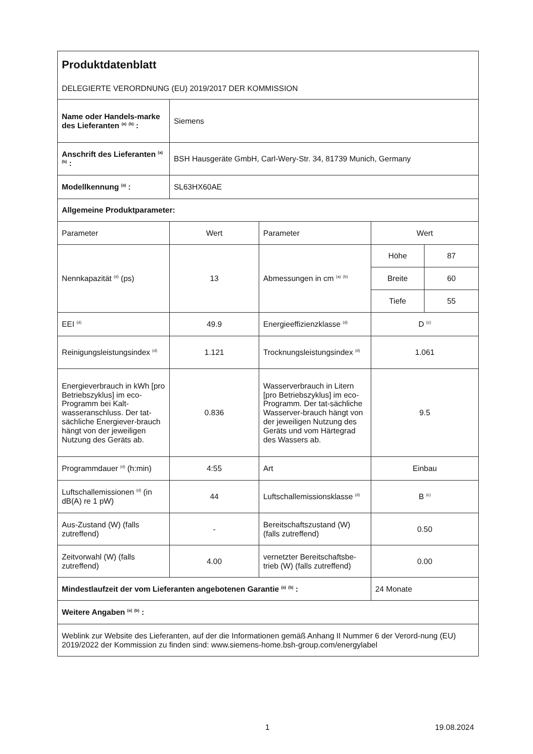| Produktdatenblatt DELEGIERTE VERORDNUNG (EU) 2019/2017 DER KOMMISSION | | | | |
| Name oder Handels-marke des Lieferanten <sup>(a)</sup> <sup>(b)</sup> : | Siemens | | | |
| Anschrift des Lieferanten <sup>(a)</sup> <sup>(b)</sup> : | BSH Hausgeräte GmbH, Carl-Wery-Str. 34, 81739 Munich, Germany | | | |
| Modellkennung <sup>(a)</sup> : | SL63HX60AE | | | |
| Allgemeine Produktparameter: | | | | |
| Parameter | Wert | Parameter | Wert | |
| Nennkapazität <sup>(d)</sup> (ps) | 13 | Abmessungen in cm <sup>(a)</sup> <sup>(b)</sup> | Höhe | 87 |
| | | | Breite | 60 |
| | | | Tiefe | 55 |
| EEI <sup>(d)</sup> | 49.9 | Energieeffizienzklasse <sup>(d)</sup> | D <sup>(c)</sup> | |
| Reinigungsleistungsindex <sup>(d)</sup> | 1.121 | Trocknungsleistungsindex <sup>(d)</sup> | 1.061 | |
| Energieverbrauch in kWh [pro Betriebszyklus] im eco-Programm bei Kalt-wasseranschluss. Der tat-sächliche Energiever-brauch hängt von der jeweiligen Nutzung des Geräts ab. | 0.836 | Wasserverbrauch in Litern [pro Betriebszyklus] im eco-Programm. Der tat-sächliche Wasserver-brauch hängt von der jeweiligen Nutzung des Geräts und vom Härtegrad des Wassers ab. | 9.5 | |
| Programmdauer <sup>(d)</sup> (h:min) | 4:55 | Art | Einbau | |
| Luftschallemissionen <sup>(d)</sup> (in dB(A) re 1 pW) | 44 | Luftschallemissionsklasse <sup>(d)</sup> | B <sup>(c)</sup> | |
| Aus-Zustand (W) (falls zutreffend) | - | Bereitschaftszustand (W) (falls zutreffend) | 0.50 | |
| Zeitvorwahl (W) (falls zutreffend) | 4.00 | vernetzter Bereitschaftsbe-trieb (W) (falls zutreffend) | 0.00 | |
| Mindestlaufzeit der vom Lieferanten angebotenen Garantie <sup>(a)</sup> <sup>(b)</sup> : | | | 24 Monate | |
| Weitere Angaben <sup>(a)</sup> <sup>(b)</sup> : | | | | |
| Weblink zur Website des Lieferanten, auf der die Informationen gemäß Anhang II Nummer 6 der Verord-nung (EU) 2019/2022 der Kommission zu finden sind: www.siemens-home.bsh-group.com/energylabel | | | | |
1 19.08.2024